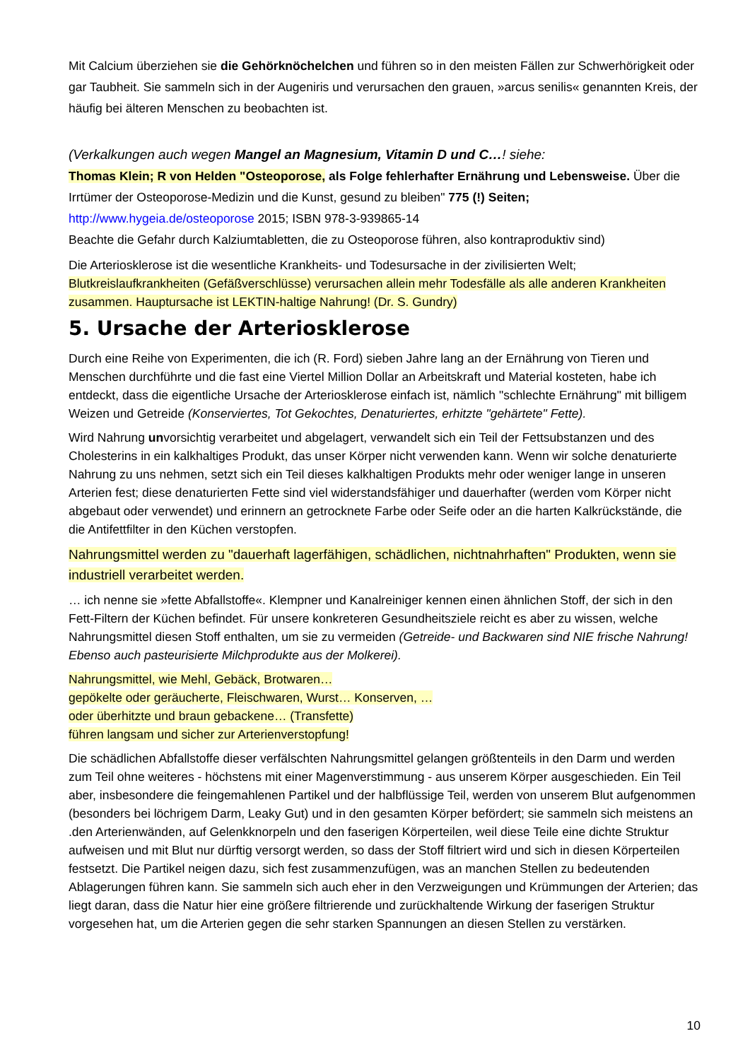Mit Calcium überziehen sie die Gehörknöchelchen und führen so in den meisten Fällen zur Schwerhörigkeit oder gar Taubheit. Sie sammeln sich in der Augeniris und verursachen den grauen, »arcus senilis« genannten Kreis, der häufig bei älteren Menschen zu beobachten ist.
(Verkalkungen auch wegen Mangel an Magnesium, Vitamin D und C…! siehe:
Thomas Klein; R von Helden "Osteoporose, als Folge fehlerhafter Ernährung und Lebensweise. Über die Irrtümer der Osteoporose-Medizin und die Kunst, gesund zu bleiben" 775 (!) Seiten; http://www.hygeia.de/osteoporose 2015; ISBN 978-3-939865-14
Beachte die Gefahr durch Kalziumtabletten, die zu Osteoporose führen, also kontraproduktiv sind)
Die Arteriosklerose ist die wesentliche Krankheits- und Todesursache in der zivilisierten Welt; Blutkreislaufkrankheiten (Gefäßverschlüsse) verursachen allein mehr Todesfälle als alle anderen Krankheiten zusammen. Hauptursache ist LEKTIN-haltige Nahrung! (Dr. S. Gundry)
5. Ursache der Arteriosklerose
Durch eine Reihe von Experimenten, die ich (R. Ford) sieben Jahre lang an der Ernährung von Tieren und Menschen durchführte und die fast eine Viertel Million Dollar an Arbeitskraft und Material kosteten, habe ich entdeckt, dass die eigentliche Ursache der Arteriosklerose einfach ist, nämlich "schlechte Ernährung" mit billigem Weizen und Getreide (Konserviertes, Tot Gekochtes, Denaturiertes, erhitzte "gehärtete" Fette).
Wird Nahrung unvorsichtig verarbeitet und abgelagert, verwandelt sich ein Teil der Fettsubstanzen und des Cholesterins in ein kalkhaltiges Produkt, das unser Körper nicht verwenden kann. Wenn wir solche denaturierte Nahrung zu uns nehmen, setzt sich ein Teil dieses kalkhaltigen Produkts mehr oder weniger lange in unseren Arterien fest; diese denaturierten Fette sind viel widerstandsfähiger und dauerhafter (werden vom Körper nicht abgebaut oder verwendet) und erinnern an getrocknete Farbe oder Seife oder an die harten Kalkrückstände, die die Antifettfilter in den Küchen verstopfen.
Nahrungsmittel werden zu "dauerhaft lagerfähigen, schädlichen, nichtnahrhaften" Produkten, wenn sie industriell verarbeitet werden.
… ich nenne sie »fette Abfallstoffe«. Klempner und Kanalreiniger kennen einen ähnlichen Stoff, der sich in den Fett-Filtern der Küchen befindet. Für unsere konkreteren Gesundheitsziele reicht es aber zu wissen, welche Nahrungsmittel diesen Stoff enthalten, um sie zu vermeiden (Getreide- und Backwaren sind NIE frische Nahrung! Ebenso auch pasteurisierte Milchprodukte aus der Molkerei).
Nahrungsmittel, wie Mehl, Gebäck, Brotwaren…
gepökelte oder geräucherte, Fleischwaren, Wurst… Konserven, …
oder überhitzte und braun gebackene… (Transfette)
führen langsam und sicher zur Arterienverstopfung!
Die schädlichen Abfallstoffe dieser verfälschten Nahrungsmittel gelangen größtenteils in den Darm und werden zum Teil ohne weiteres - höchstens mit einer Magenverstimmung - aus unserem Körper ausgeschieden. Ein Teil aber, insbesondere die feingemahlenen Partikel und der halbflüssige Teil, werden von unserem Blut aufgenommen (besonders bei löchrigem Darm, Leaky Gut) und in den gesamten Körper befördert; sie sammeln sich meistens an .den Arterienwänden, auf Gelenkknorpeln und den faserigen Körperteilen, weil diese Teile eine dichte Struktur aufweisen und mit Blut nur dürftig versorgt werden, so dass der Stoff filtriert wird und sich in diesen Körperteilen festsetzt. Die Partikel neigen dazu, sich fest zusammenzufügen, was an manchen Stellen zu bedeutenden Ablagerungen führen kann. Sie sammeln sich auch eher in den Verzweigungen und Krümmungen der Arterien; das liegt daran, dass die Natur hier eine größere filtrierende und zurückhaltende Wirkung der faserigen Struktur vorgesehen hat, um die Arterien gegen die sehr starken Spannungen an diesen Stellen zu verstärken.
10